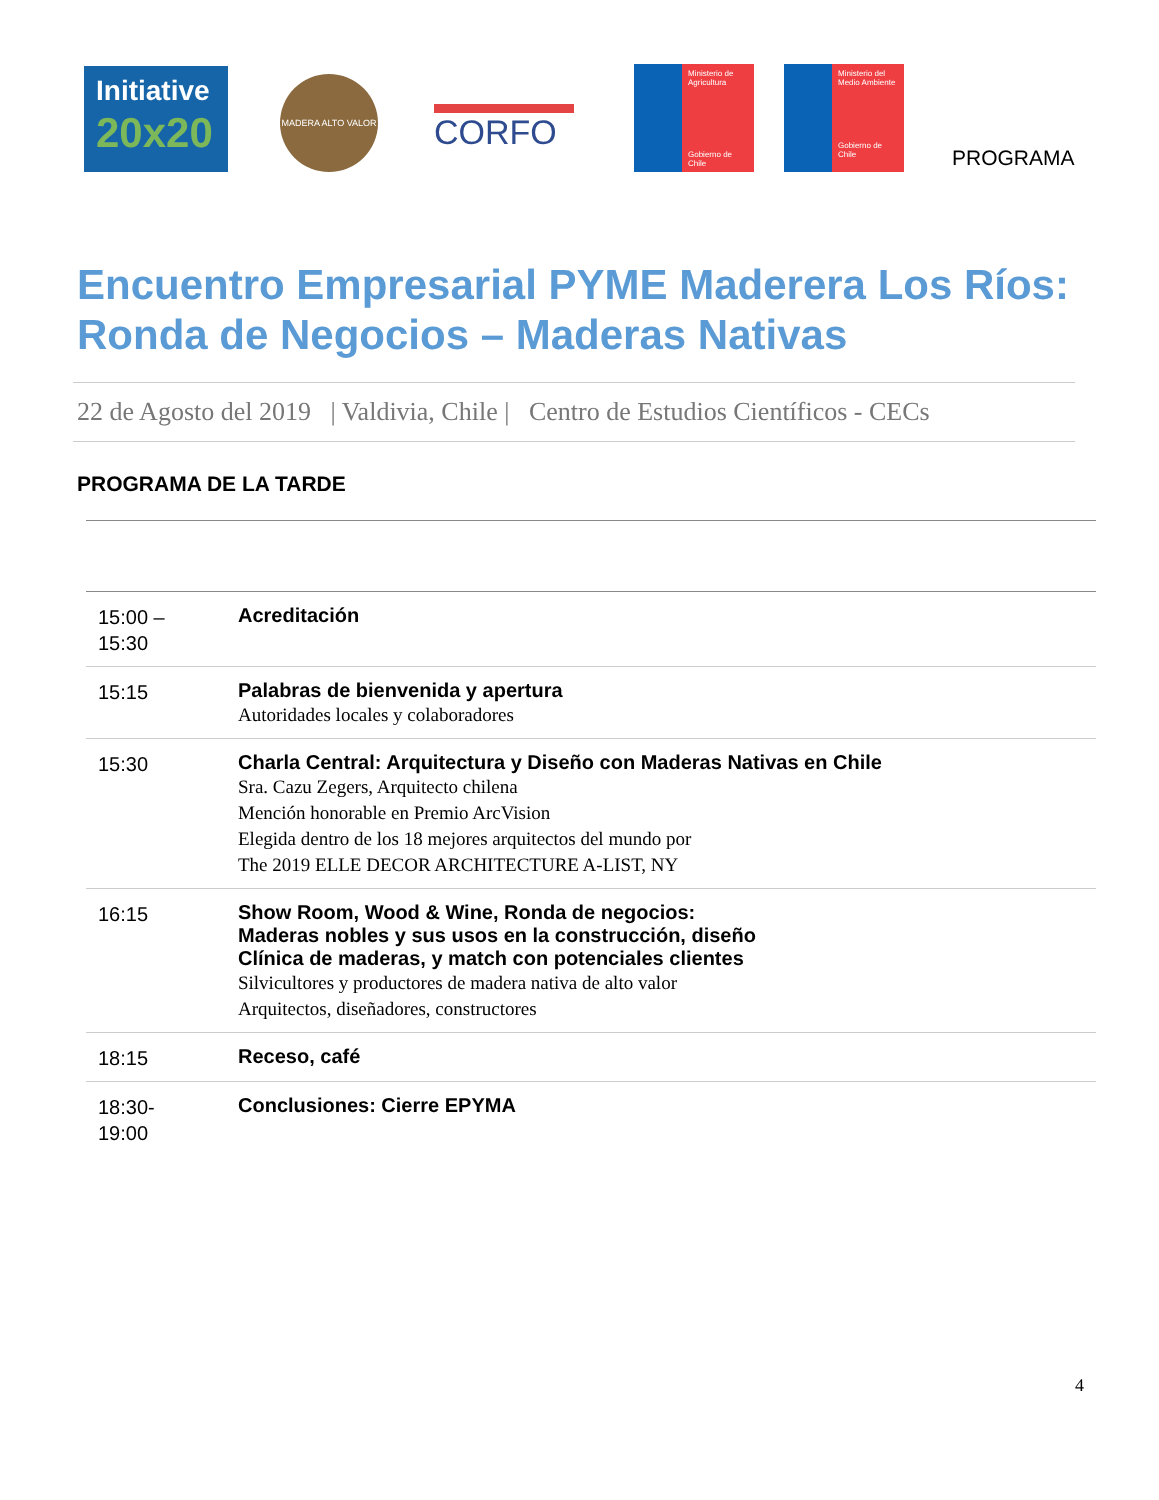Initiative
20x20
MADERA ALTO VALOR
CORFO
Ministerio de Agricultura
Gobierno de Chile
Ministerio del Medio Ambiente
Gobierno de Chile
PROGRAMA
Encuentro Empresarial PYME Maderera Los Ríos:
Ronda de Negocios – Maderas Nativas
22 de Agosto del 2019 | Valdivia, Chile | Centro de Estudios Científicos - CECs
PROGRAMA DE LA TARDE
| 15:00 – 15:30 | Acreditación |
| 15:15 | Palabras de bienvenida y apertura Autoridades locales y colaboradores |
| 15:30 | Charla Central: Arquitectura y Diseño con Maderas Nativas en Chile Sra. Cazu Zegers, Arquitecto chilena Mención honorable en Premio ArcVision Elegida dentro de los 18 mejores arquitectos del mundo por The 2019 ELLE DECOR ARCHITECTURE A-LIST, NY |
| 16:15 | Show Room, Wood & Wine, Ronda de negocios: Maderas nobles y sus usos en la construcción, diseño Clínica de maderas, y match con potenciales clientes Silvicultores y productores de madera nativa de alto valor Arquitectos, diseñadores, constructores |
| 18:15 | Receso, café |
| 18:30- 19:00 | Conclusiones: Cierre EPYMA |
4